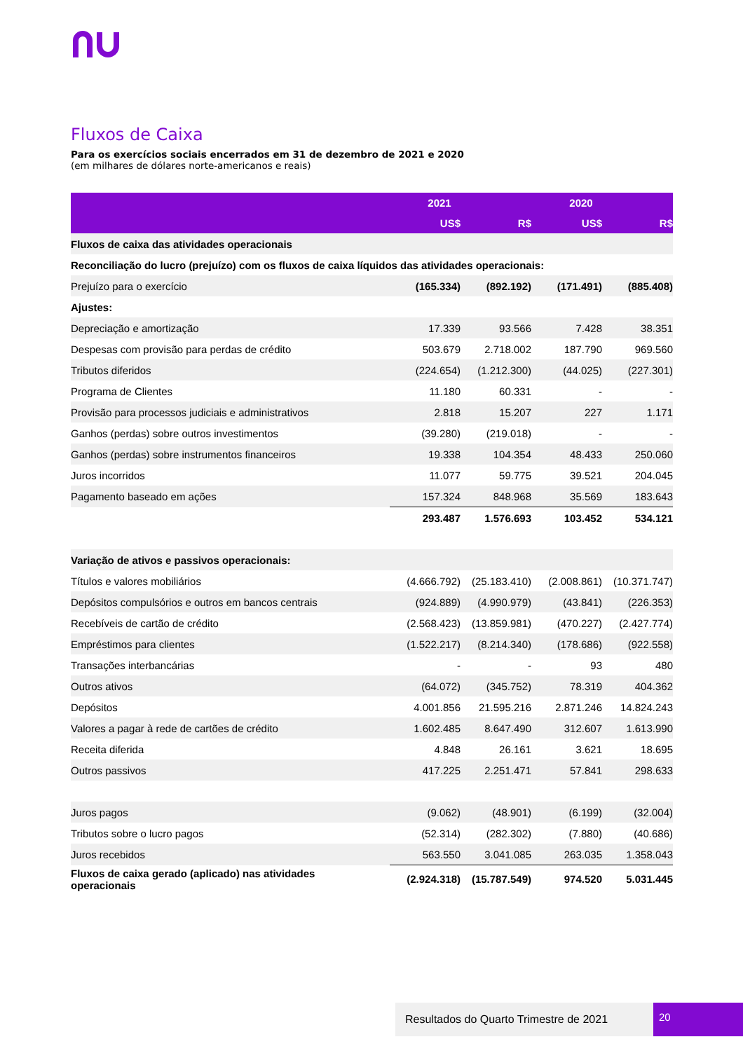Fluxos de Caixa
Para os exercícios sociais encerrados em 31 de dezembro de 2021 e 2020
(em milhares de dólares norte-americanos e reais)
| | 2021 | | 2020 | |
| --- | --- | --- | --- | --- |
| | US$ | R$ | US$ | R$ |
| Fluxos de caixa das atividades operacionais | | | | |
| Reconciliação do lucro (prejuízo) com os fluxos de caixa líquidos das atividades operacionais: | | | | |
| Prejuízo para o exercício | (165.334) | (892.192) | (171.491) | (885.408) |
| Ajustes: | | | | |
| Depreciação e amortização | 17.339 | 93.566 | 7.428 | 38.351 |
| Despesas com provisão para perdas de crédito | 503.679 | 2.718.002 | 187.790 | 969.560 |
| Tributos diferidos | (224.654) | (1.212.300) | (44.025) | (227.301) |
| Programa de Clientes | 11.180 | 60.331 | - | - |
| Provisão para processos judiciais e administrativos | 2.818 | 15.207 | 227 | 1.171 |
| Ganhos (perdas) sobre outros investimentos | (39.280) | (219.018) | - | - |
| Ganhos (perdas) sobre instrumentos financeiros | 19.338 | 104.354 | 48.433 | 250.060 |
| Juros incorridos | 11.077 | 59.775 | 39.521 | 204.045 |
| Pagamento baseado em ações | 157.324 | 848.968 | 35.569 | 183.643 |
| | 293.487 | 1.576.693 | 103.452 | 534.121 |
| Variação de ativos e passivos operacionais: | | | | |
| Títulos e valores mobiliários | (4.666.792) | (25.183.410) | (2.008.861) | (10.371.747) |
| Depósitos compulsórios e outros em bancos centrais | (924.889) | (4.990.979) | (43.841) | (226.353) |
| Recebíveis de cartão de crédito | (2.568.423) | (13.859.981) | (470.227) | (2.427.774) |
| Empréstimos para clientes | (1.522.217) | (8.214.340) | (178.686) | (922.558) |
| Transações interbancárias | - | - | 93 | 480 |
| Outros ativos | (64.072) | (345.752) | 78.319 | 404.362 |
| Depósitos | 4.001.856 | 21.595.216 | 2.871.246 | 14.824.243 |
| Valores a pagar à rede de cartões de crédito | 1.602.485 | 8.647.490 | 312.607 | 1.613.990 |
| Receita diferida | 4.848 | 26.161 | 3.621 | 18.695 |
| Outros passivos | 417.225 | 2.251.471 | 57.841 | 298.633 |
| Juros pagos | (9.062) | (48.901) | (6.199) | (32.004) |
| Tributos sobre o lucro pagos | (52.314) | (282.302) | (7.880) | (40.686) |
| Juros recebidos | 563.550 | 3.041.085 | 263.035 | 1.358.043 |
| Fluxos de caixa gerado (aplicado) nas atividades operacionais | (2.924.318) | (15.787.549) | 974.520 | 5.031.445 |
Resultados do Quarto Trimestre de 2021 20